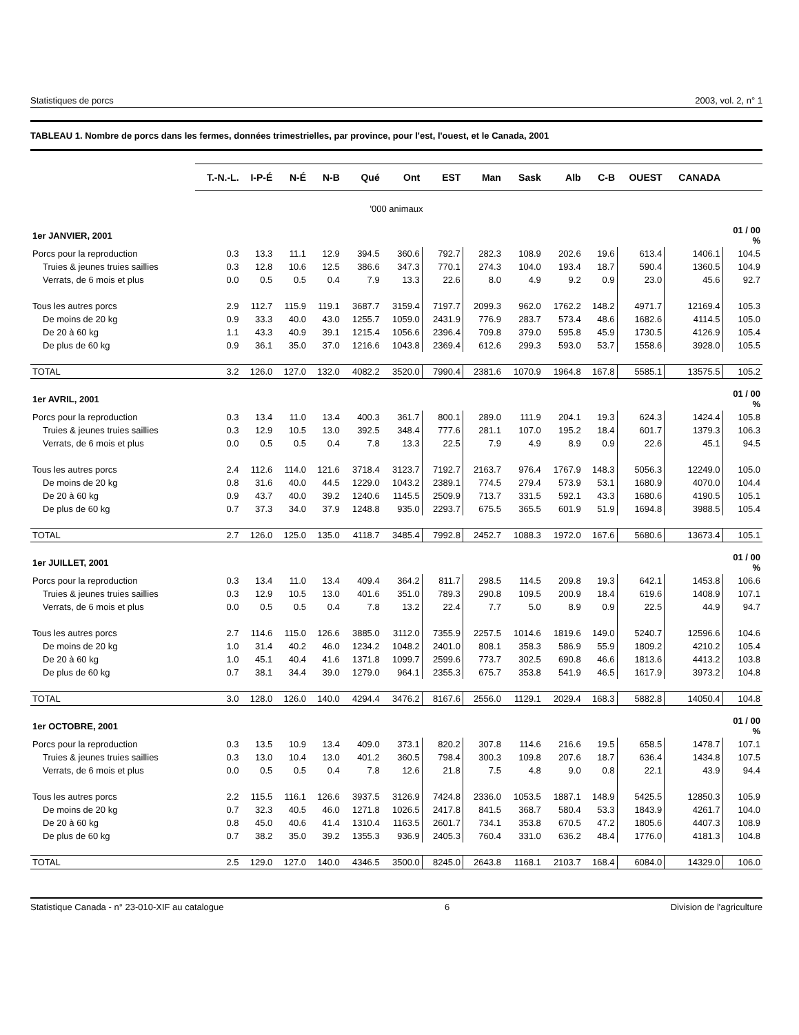Statistiques de porcs 2003, vol. 2, n° 1
TABLEAU 1. Nombre de porcs dans les fermes, données trimestrielles, par province, pour l'est, l'ouest, et le Canada, 2001
| | T.-N.-L. | I-P-É | N-É | N-B | Qué | Ont | EST | Man | Sask | Alb | C-B | OUEST | CANADA | |
| --- | --- | --- | --- | --- | --- | --- | --- | --- | --- | --- | --- | --- | --- | --- |
| '000 animaux | | | | | | | | | | | | | | |
| 1er JANVIER, 2001 | | | | | | | | | | | | | | 01 / 00 % |
| Porcs pour la reproduction | 0.3 | 13.3 | 11.1 | 12.9 | 394.5 | 360.6 | 792.7 | 282.3 | 108.9 | 202.6 | 19.6 | 613.4 | 1406.1 | 104.5 |
| Truies & jeunes truies saillies | 0.3 | 12.8 | 10.6 | 12.5 | 386.6 | 347.3 | 770.1 | 274.3 | 104.0 | 193.4 | 18.7 | 590.4 | 1360.5 | 104.9 |
| Verrats, de 6 mois et plus | 0.0 | 0.5 | 0.5 | 0.4 | 7.9 | 13.3 | 22.6 | 8.0 | 4.9 | 9.2 | 0.9 | 23.0 | 45.6 | 92.7 |
| Tous les autres porcs | 2.9 | 112.7 | 115.9 | 119.1 | 3687.7 | 3159.4 | 7197.7 | 2099.3 | 962.0 | 1762.2 | 148.2 | 4971.7 | 12169.4 | 105.3 |
| De moins de 20 kg | 0.9 | 33.3 | 40.0 | 43.0 | 1255.7 | 1059.0 | 2431.9 | 776.9 | 283.7 | 573.4 | 48.6 | 1682.6 | 4114.5 | 105.0 |
| De 20 à 60 kg | 1.1 | 43.3 | 40.9 | 39.1 | 1215.4 | 1056.6 | 2396.4 | 709.8 | 379.0 | 595.8 | 45.9 | 1730.5 | 4126.9 | 105.4 |
| De plus de 60 kg | 0.9 | 36.1 | 35.0 | 37.0 | 1216.6 | 1043.8 | 2369.4 | 612.6 | 299.3 | 593.0 | 53.7 | 1558.6 | 3928.0 | 105.5 |
| TOTAL | 3.2 | 126.0 | 127.0 | 132.0 | 4082.2 | 3520.0 | 7990.4 | 2381.6 | 1070.9 | 1964.8 | 167.8 | 5585.1 | 13575.5 | 105.2 |
| 1er AVRIL, 2001 | | | | | | | | | | | | | | 01 / 00 % |
| Porcs pour la reproduction | 0.3 | 13.4 | 11.0 | 13.4 | 400.3 | 361.7 | 800.1 | 289.0 | 111.9 | 204.1 | 19.3 | 624.3 | 1424.4 | 105.8 |
| Truies & jeunes truies saillies | 0.3 | 12.9 | 10.5 | 13.0 | 392.5 | 348.4 | 777.6 | 281.1 | 107.0 | 195.2 | 18.4 | 601.7 | 1379.3 | 106.3 |
| Verrats, de 6 mois et plus | 0.0 | 0.5 | 0.5 | 0.4 | 7.8 | 13.3 | 22.5 | 7.9 | 4.9 | 8.9 | 0.9 | 22.6 | 45.1 | 94.5 |
| Tous les autres porcs | 2.4 | 112.6 | 114.0 | 121.6 | 3718.4 | 3123.7 | 7192.7 | 2163.7 | 976.4 | 1767.9 | 148.3 | 5056.3 | 12249.0 | 105.0 |
| De moins de 20 kg | 0.8 | 31.6 | 40.0 | 44.5 | 1229.0 | 1043.2 | 2389.1 | 774.5 | 279.4 | 573.9 | 53.1 | 1680.9 | 4070.0 | 104.4 |
| De 20 à 60 kg | 0.9 | 43.7 | 40.0 | 39.2 | 1240.6 | 1145.5 | 2509.9 | 713.7 | 331.5 | 592.1 | 43.3 | 1680.6 | 4190.5 | 105.1 |
| De plus de 60 kg | 0.7 | 37.3 | 34.0 | 37.9 | 1248.8 | 935.0 | 2293.7 | 675.5 | 365.5 | 601.9 | 51.9 | 1694.8 | 3988.5 | 105.4 |
| TOTAL | 2.7 | 126.0 | 125.0 | 135.0 | 4118.7 | 3485.4 | 7992.8 | 2452.7 | 1088.3 | 1972.0 | 167.6 | 5680.6 | 13673.4 | 105.1 |
| 1er JUILLET, 2001 | | | | | | | | | | | | | | 01 / 00 % |
| Porcs pour la reproduction | 0.3 | 13.4 | 11.0 | 13.4 | 409.4 | 364.2 | 811.7 | 298.5 | 114.5 | 209.8 | 19.3 | 642.1 | 1453.8 | 106.6 |
| Truies & jeunes truies saillies | 0.3 | 12.9 | 10.5 | 13.0 | 401.6 | 351.0 | 789.3 | 290.8 | 109.5 | 200.9 | 18.4 | 619.6 | 1408.9 | 107.1 |
| Verrats, de 6 mois et plus | 0.0 | 0.5 | 0.5 | 0.4 | 7.8 | 13.2 | 22.4 | 7.7 | 5.0 | 8.9 | 0.9 | 22.5 | 44.9 | 94.7 |
| Tous les autres porcs | 2.7 | 114.6 | 115.0 | 126.6 | 3885.0 | 3112.0 | 7355.9 | 2257.5 | 1014.6 | 1819.6 | 149.0 | 5240.7 | 12596.6 | 104.6 |
| De moins de 20 kg | 1.0 | 31.4 | 40.2 | 46.0 | 1234.2 | 1048.2 | 2401.0 | 808.1 | 358.3 | 586.9 | 55.9 | 1809.2 | 4210.2 | 105.4 |
| De 20 à 60 kg | 1.0 | 45.1 | 40.4 | 41.6 | 1371.8 | 1099.7 | 2599.6 | 773.7 | 302.5 | 690.8 | 46.6 | 1813.6 | 4413.2 | 103.8 |
| De plus de 60 kg | 0.7 | 38.1 | 34.4 | 39.0 | 1279.0 | 964.1 | 2355.3 | 675.7 | 353.8 | 541.9 | 46.5 | 1617.9 | 3973.2 | 104.8 |
| TOTAL | 3.0 | 128.0 | 126.0 | 140.0 | 4294.4 | 3476.2 | 8167.6 | 2556.0 | 1129.1 | 2029.4 | 168.3 | 5882.8 | 14050.4 | 104.8 |
| 1er OCTOBRE, 2001 | | | | | | | | | | | | | | 01 / 00 % |
| Porcs pour la reproduction | 0.3 | 13.5 | 10.9 | 13.4 | 409.0 | 373.1 | 820.2 | 307.8 | 114.6 | 216.6 | 19.5 | 658.5 | 1478.7 | 107.1 |
| Truies & jeunes truies saillies | 0.3 | 13.0 | 10.4 | 13.0 | 401.2 | 360.5 | 798.4 | 300.3 | 109.8 | 207.6 | 18.7 | 636.4 | 1434.8 | 107.5 |
| Verrats, de 6 mois et plus | 0.0 | 0.5 | 0.5 | 0.4 | 7.8 | 12.6 | 21.8 | 7.5 | 4.8 | 9.0 | 0.8 | 22.1 | 43.9 | 94.4 |
| Tous les autres porcs | 2.2 | 115.5 | 116.1 | 126.6 | 3937.5 | 3126.9 | 7424.8 | 2336.0 | 1053.5 | 1887.1 | 148.9 | 5425.5 | 12850.3 | 105.9 |
| De moins de 20 kg | 0.7 | 32.3 | 40.5 | 46.0 | 1271.8 | 1026.5 | 2417.8 | 841.5 | 368.7 | 580.4 | 53.3 | 1843.9 | 4261.7 | 104.0 |
| De 20 à 60 kg | 0.8 | 45.0 | 40.6 | 41.4 | 1310.4 | 1163.5 | 2601.7 | 734.1 | 353.8 | 670.5 | 47.2 | 1805.6 | 4407.3 | 108.9 |
| De plus de 60 kg | 0.7 | 38.2 | 35.0 | 39.2 | 1355.3 | 936.9 | 2405.3 | 760.4 | 331.0 | 636.2 | 48.4 | 1776.0 | 4181.3 | 104.8 |
| TOTAL | 2.5 | 129.0 | 127.0 | 140.0 | 4346.5 | 3500.0 | 8245.0 | 2643.8 | 1168.1 | 2103.7 | 168.4 | 6084.0 | 14329.0 | 106.0 |
Statistique Canada - n° 23-010-XIF au catalogue 6 Division de l'agriculture